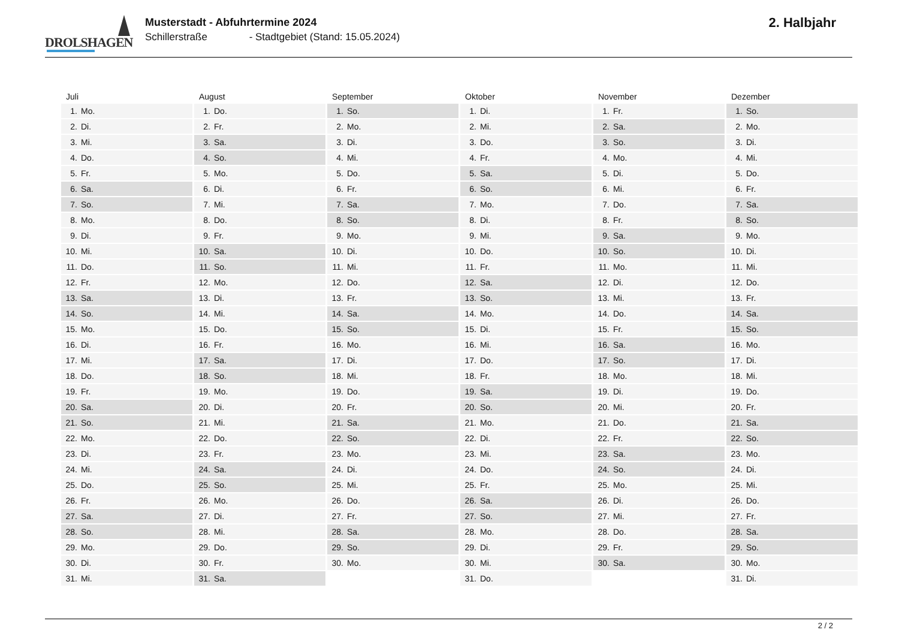DROLSHAGEN
Musterstadt - Abfuhrtermine 2024
Schillerstraße - Stadtgebiet (Stand: 15.05.2024)
2. Halbjahr
| Juli | August | September | Oktober | November | Dezember |
| --- | --- | --- | --- | --- | --- |
| 1. Mo. | 1. Do. | 1. So. | 1. Di. | 1. Fr. | 1. So. |
| 2. Di. | 2. Fr. | 2. Mo. | 2. Mi. | 2. Sa. | 2. Mo. |
| 3. Mi. | 3. Sa. | 3. Di. | 3. Do. | 3. So. | 3. Di. |
| 4. Do. | 4. So. | 4. Mi. | 4. Fr. | 4. Mo. | 4. Mi. |
| 5. Fr. | 5. Mo. | 5. Do. | 5. Sa. | 5. Di. | 5. Do. |
| 6. Sa. | 6. Di. | 6. Fr. | 6. So. | 6. Mi. | 6. Fr. |
| 7. So. | 7. Mi. | 7. Sa. | 7. Mo. | 7. Do. | 7. Sa. |
| 8. Mo. | 8. Do. | 8. So. | 8. Di. | 8. Fr. | 8. So. |
| 9. Di. | 9. Fr. | 9. Mo. | 9. Mi. | 9. Sa. | 9. Mo. |
| 10. Mi. | 10. Sa. | 10. Di. | 10. Do. | 10. So. | 10. Di. |
| 11. Do. | 11. So. | 11. Mi. | 11. Fr. | 11. Mo. | 11. Mi. |
| 12. Fr. | 12. Mo. | 12. Do. | 12. Sa. | 12. Di. | 12. Do. |
| 13. Sa. | 13. Di. | 13. Fr. | 13. So. | 13. Mi. | 13. Fr. |
| 14. So. | 14. Mi. | 14. Sa. | 14. Mo. | 14. Do. | 14. Sa. |
| 15. Mo. | 15. Do. | 15. So. | 15. Di. | 15. Fr. | 15. So. |
| 16. Di. | 16. Fr. | 16. Mo. | 16. Mi. | 16. Sa. | 16. Mo. |
| 17. Mi. | 17. Sa. | 17. Di. | 17. Do. | 17. So. | 17. Di. |
| 18. Do. | 18. So. | 18. Mi. | 18. Fr. | 18. Mo. | 18. Mi. |
| 19. Fr. | 19. Mo. | 19. Do. | 19. Sa. | 19. Di. | 19. Do. |
| 20. Sa. | 20. Di. | 20. Fr. | 20. So. | 20. Mi. | 20. Fr. |
| 21. So. | 21. Mi. | 21. Sa. | 21. Mo. | 21. Do. | 21. Sa. |
| 22. Mo. | 22. Do. | 22. So. | 22. Di. | 22. Fr. | 22. So. |
| 23. Di. | 23. Fr. | 23. Mo. | 23. Mi. | 23. Sa. | 23. Mo. |
| 24. Mi. | 24. Sa. | 24. Di. | 24. Do. | 24. So. | 24. Di. |
| 25. Do. | 25. So. | 25. Mi. | 25. Fr. | 25. Mo. | 25. Mi. |
| 26. Fr. | 26. Mo. | 26. Do. | 26. Sa. | 26. Di. | 26. Do. |
| 27. Sa. | 27. Di. | 27. Fr. | 27. So. | 27. Mi. | 27. Fr. |
| 28. So. | 28. Mi. | 28. Sa. | 28. Mo. | 28. Do. | 28. Sa. |
| 29. Mo. | 29. Do. | 29. So. | 29. Di. | 29. Fr. | 29. So. |
| 30. Di. | 30. Fr. | 30. Mo. | 30. Mi. | 30. Sa. | 30. Mo. |
| 31. Mi. | 31. Sa. | | 31. Do. | | 31. Di. |
2 / 2